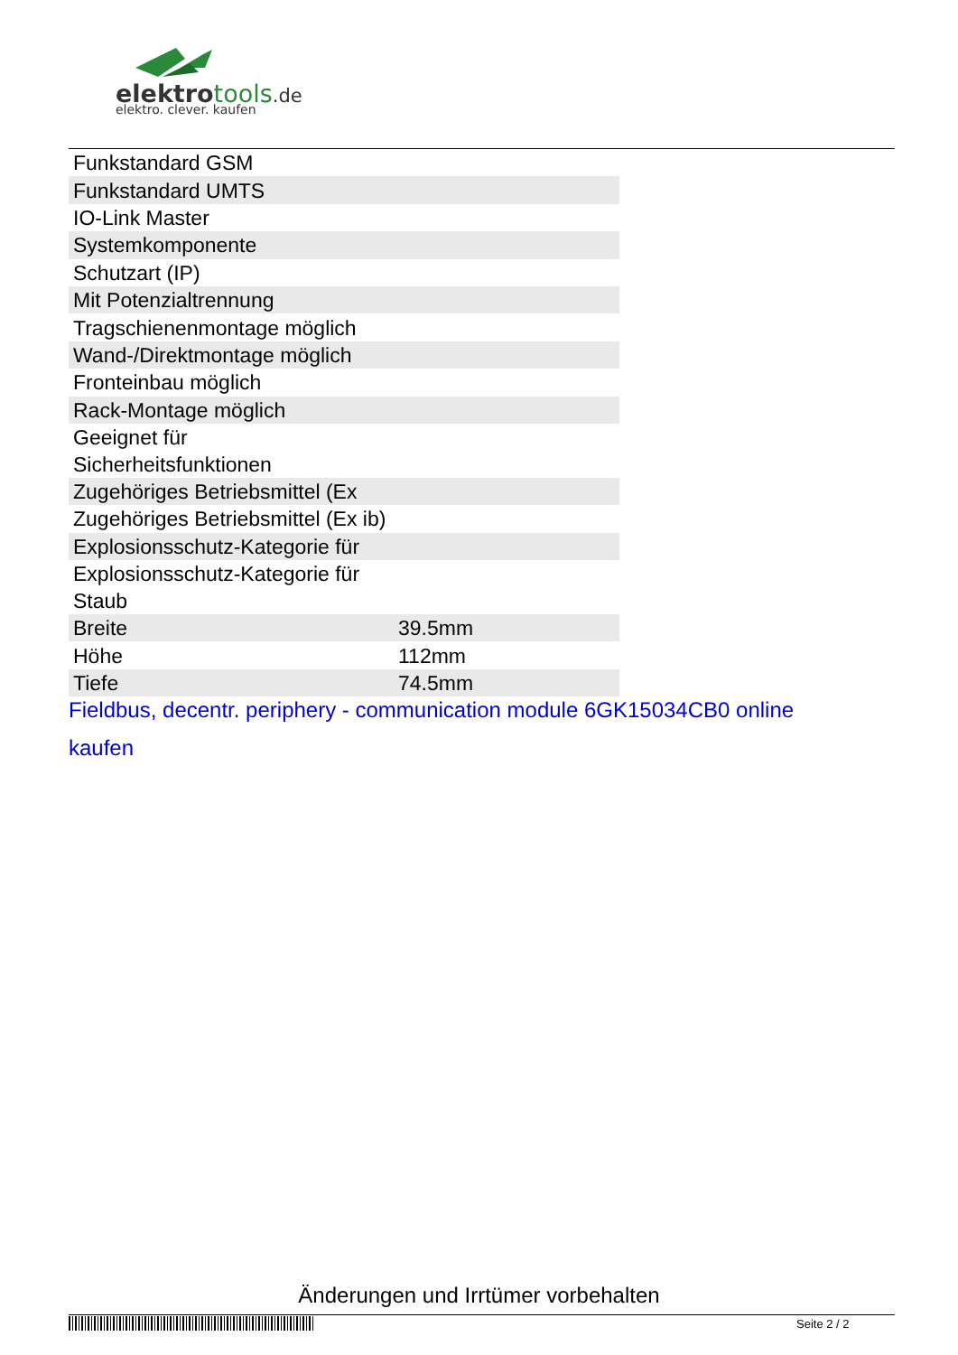elektro tools.de
elektro. clever. kaufen
| Funkstandard GSM | |
| Funkstandard UMTS | |
| IO-Link Master | |
| Systemkomponente | |
| Schutzart (IP) | |
| Mit Potenzialtrennung | |
| Tragschienenmontage möglich | |
| Wand-/Direktmontage möglich | |
| Fronteinbau möglich | |
| Rack-Montage möglich | |
| Geeignet für Sicherheitsfunktionen | |
| Zugehöriges Betriebsmittel (Ex | |
| Zugehöriges Betriebsmittel (Ex ib) | |
| Explosionsschutz-Kategorie für | |
| Explosionsschutz-Kategorie für Staub | |
| Breite | 39.5mm |
| Höhe | 112mm |
| Tiefe | 74.5mm |
Fieldbus, decentr. periphery - communication module 6GK15034CB0 online kaufen
Änderungen und Irrtümer vorbehalten
Seite 2 / 2